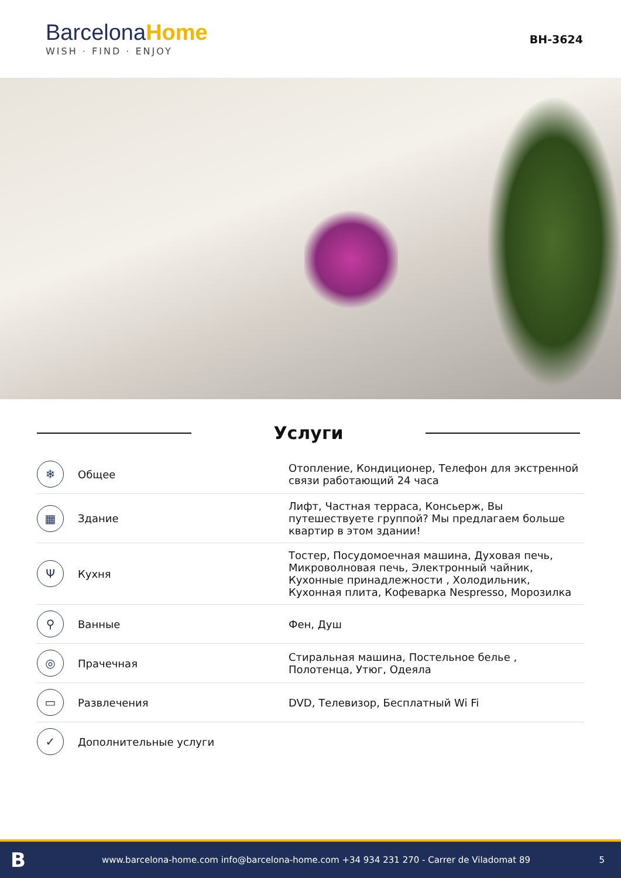BarcelonaHome
WISH · FIND · ENJOY
BH-3624
Услуги
| ❄ | Общее | Отопление, Кондиционер, Телефон для экстренной связи работающий 24 часа |
| ▦ | Здание | Лифт, Частная терраса, Консьерж, Вы путешествуете группой? Мы предлагаем больше квартир в этом здании! |
| Ψ | Кухня | Тостер, Посудомоечная машина, Духовая печь, Микроволновая печь, Электронный чайник, Кухонные принадлежности , Холодильник, Кухонная плита, Кофеварка Nespresso, Морозилка |
| ⚲ | Ванные | Фен, Душ |
| ◎ | Прачечная | Стиральная машина, Постельное белье , Полотенца, Утюг, Одеяла |
| ▭ | Развлечения | DVD, Телевизор, Бесплатный Wi Fi |
| ✓ | Дополнительные услуги | |
Bwww.barcelona-home.com info@barcelona-home.com +34 934 231 270 - Carrer de Viladomat 89 5